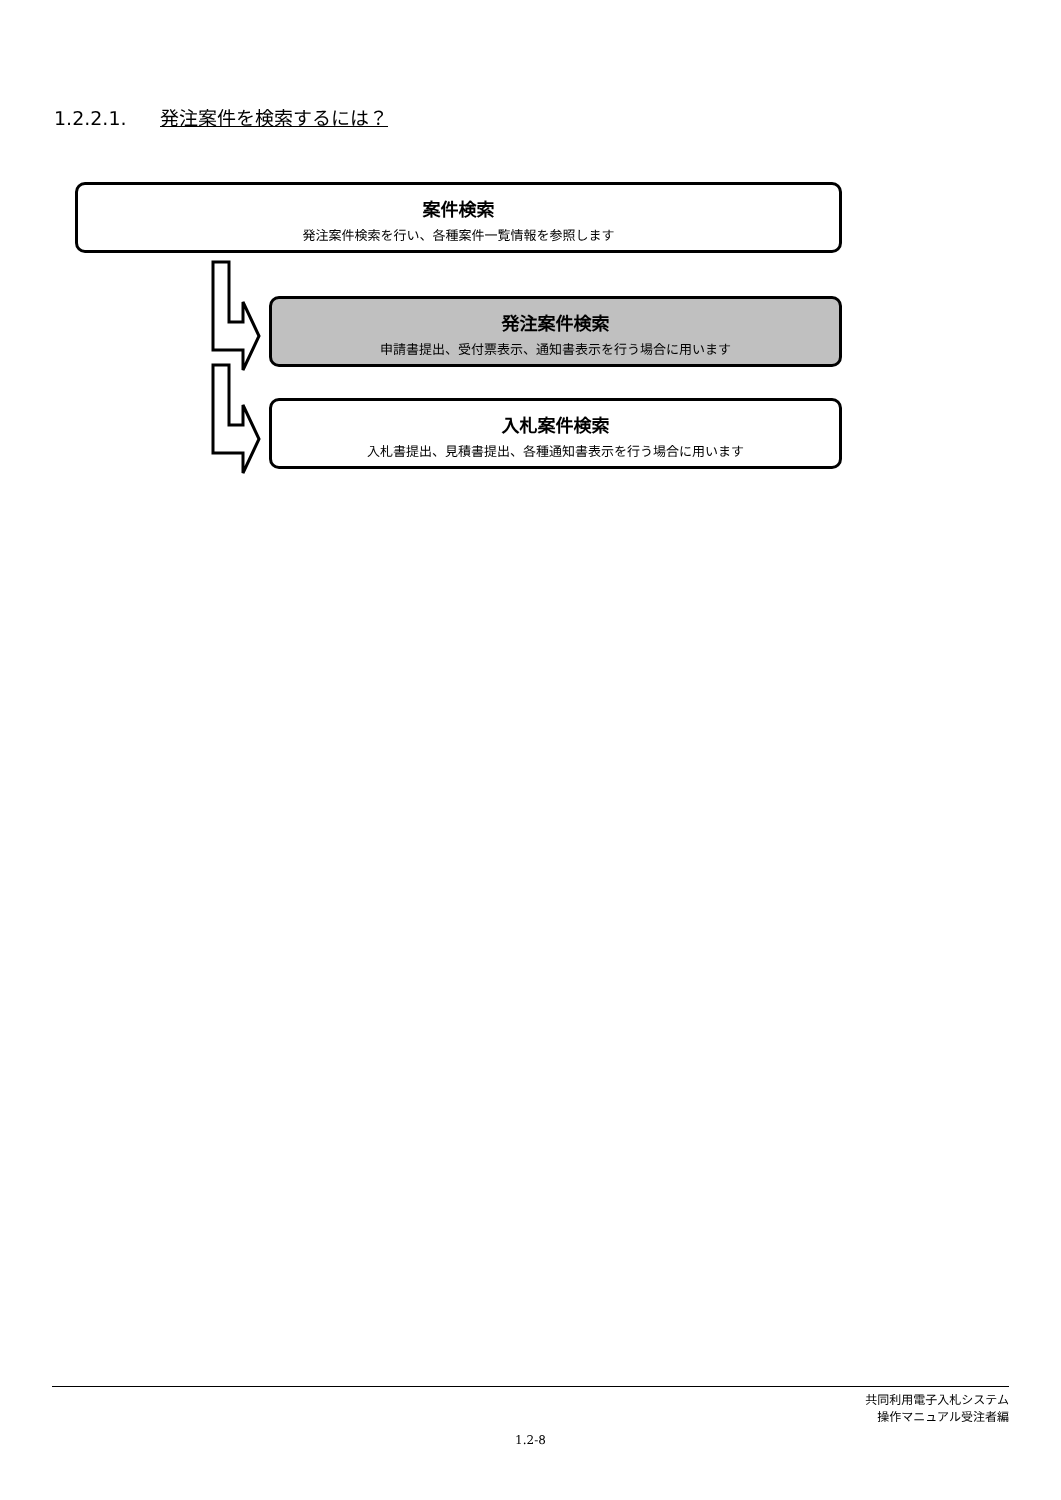1.2.2.1. 発注案件を検索するには？
案件検索
発注案件検索を行い、各種案件一覧情報を参照します
発注案件検索
申請書提出、受付票表示、通知書表示を行う場合に用います
入札案件検索
入札書提出、見積書提出、各種通知書表示を行う場合に用います
共同利用電子入札システム
操作マニュアル受注者編
1.2-8